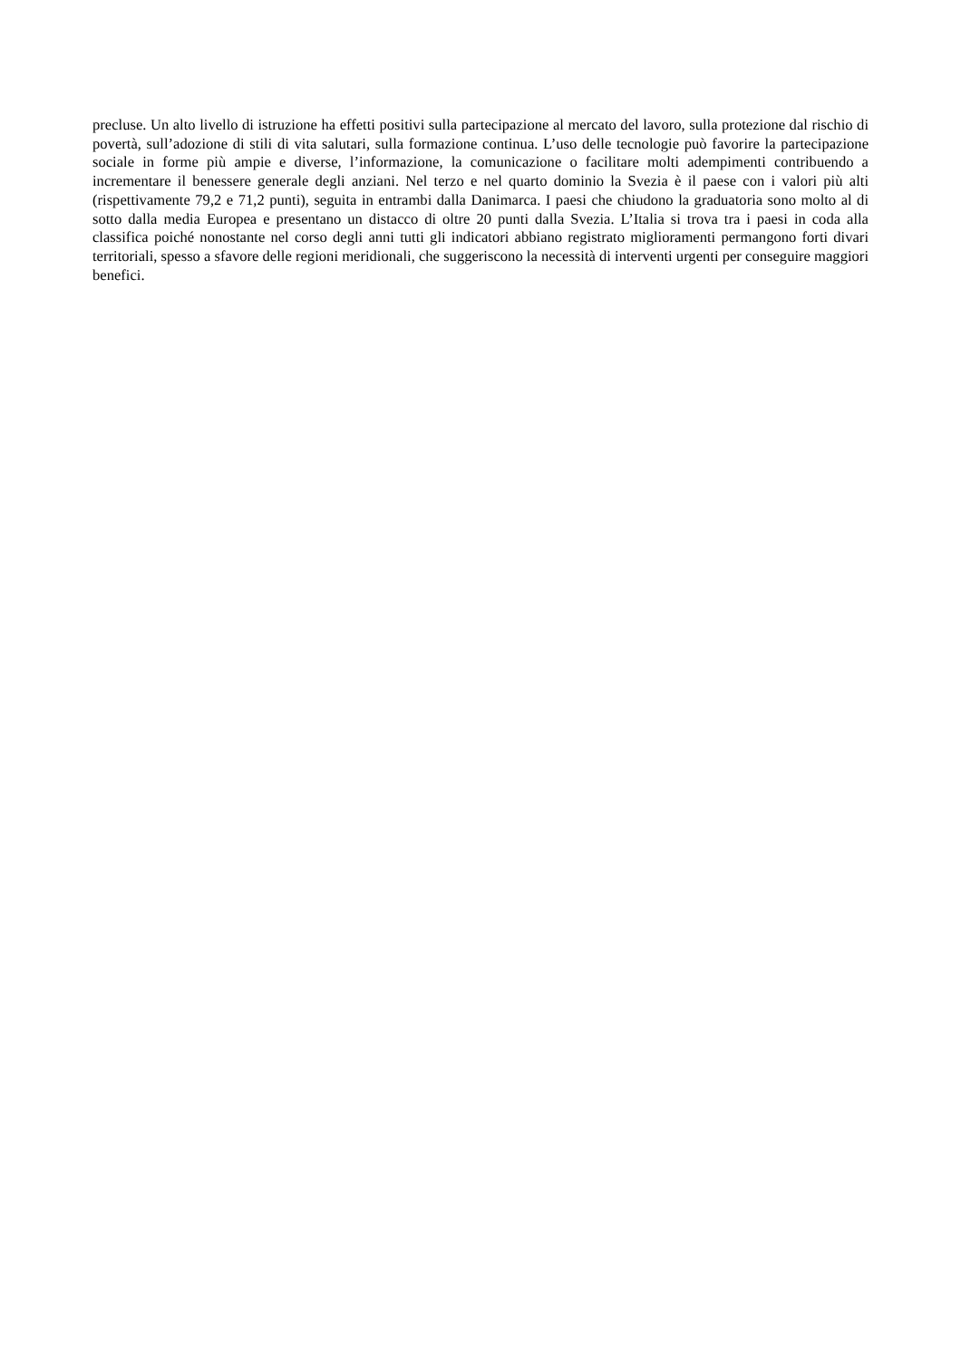precluse. Un alto livello di istruzione ha effetti positivi sulla partecipazione al mercato del lavoro, sulla protezione dal rischio di povertà, sull’adozione di stili di vita salutari, sulla formazione continua. L’uso delle tecnologie può favorire la partecipazione sociale in forme più ampie e diverse, l’informazione, la comunicazione o facilitare molti adempimenti contribuendo a incrementare il benessere generale degli anziani. Nel terzo e nel quarto dominio la Svezia è il paese con i valori più alti (rispettivamente 79,2 e 71,2 punti), seguita in entrambi dalla Danimarca. I paesi che chiudono la graduatoria sono molto al di sotto dalla media Europea e presentano un distacco di oltre 20 punti dalla Svezia. L’Italia si trova tra i paesi in coda alla classifica poiché nonostante nel corso degli anni tutti gli indicatori abbiano registrato miglioramenti permangono forti divari territoriali, spesso a sfavore delle regioni meridionali, che suggeriscono la necessità di interventi urgenti per conseguire maggiori benefici.